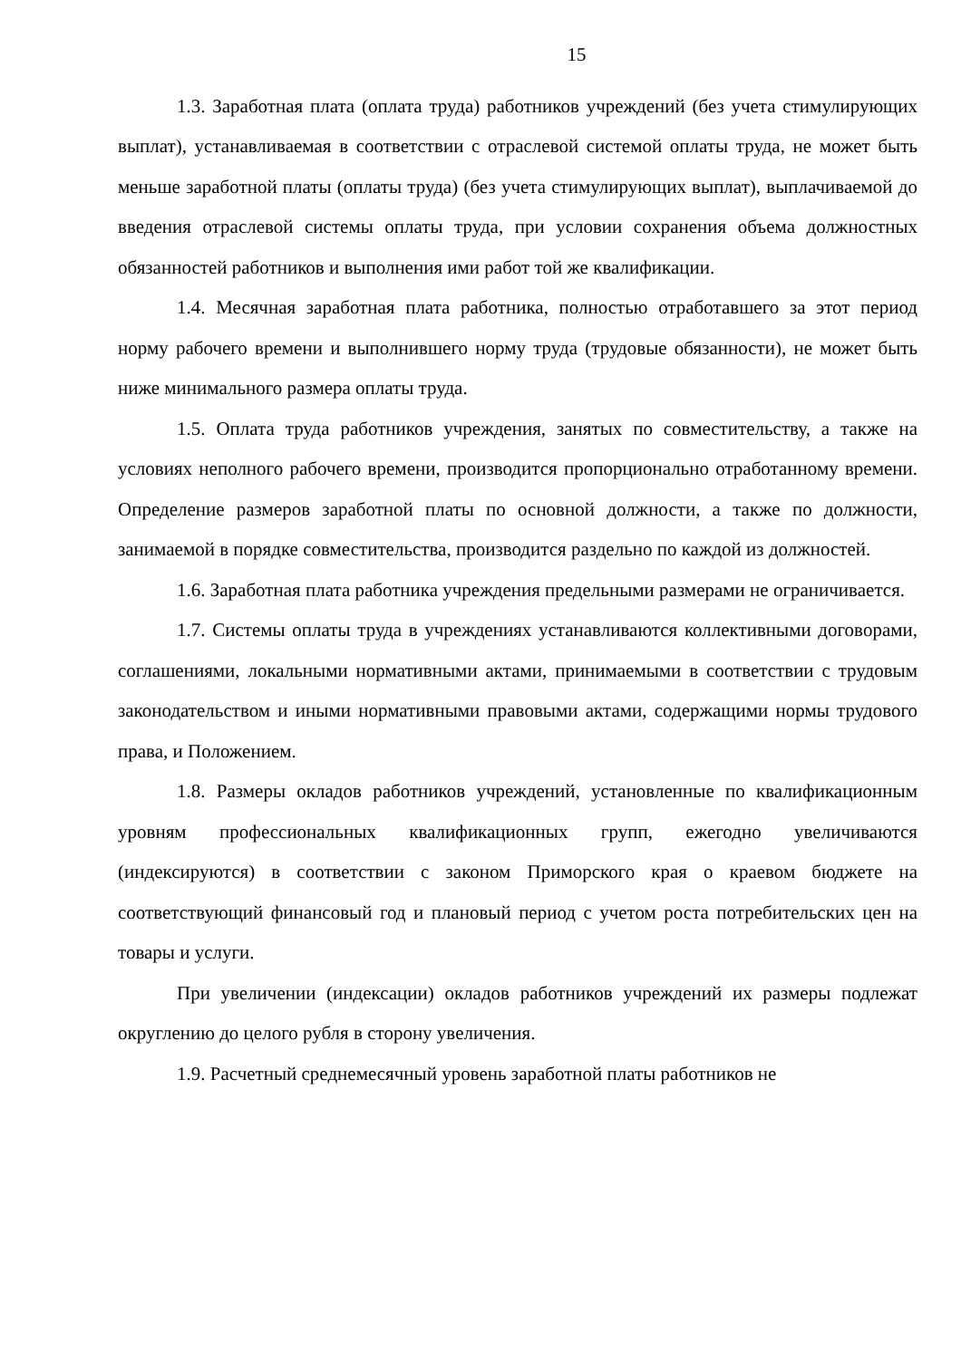15
1.3. Заработная плата (оплата труда) работников учреждений (без учета стимулирующих выплат), устанавливаемая в соответствии с отраслевой системой оплаты труда, не может быть меньше заработной платы (оплаты труда) (без учета стимулирующих выплат), выплачиваемой до введения отраслевой системы оплаты труда, при условии сохранения объема должностных обязанностей работников и выполнения ими работ той же квалификации.
1.4. Месячная заработная плата работника, полностью отработавшего за этот период норму рабочего времени и выполнившего норму труда (трудовые обязанности), не может быть ниже минимального размера оплаты труда.
1.5. Оплата труда работников учреждения, занятых по совместительству, а также на условиях неполного рабочего времени, производится пропорционально отработанному времени. Определение размеров заработной платы по основной должности, а также по должности, занимаемой в порядке совместительства, производится раздельно по каждой из должностей.
1.6. Заработная плата работника учреждения предельными размерами не ограничивается.
1.7. Системы оплаты труда в учреждениях устанавливаются коллективными договорами, соглашениями, локальными нормативными актами, принимаемыми в соответствии с трудовым законодательством и иными нормативными правовыми актами, содержащими нормы трудового права, и Положением.
1.8. Размеры окладов работников учреждений, установленные по квалификационным уровням профессиональных квалификационных групп, ежегодно увеличиваются (индексируются) в соответствии с законом Приморского края о краевом бюджете на соответствующий финансовый год и плановый период с учетом роста потребительских цен на товары и услуги.
При увеличении (индексации) окладов работников учреждений их размеры подлежат округлению до целого рубля в сторону увеличения.
1.9. Расчетный среднемесячный уровень заработной платы работников не